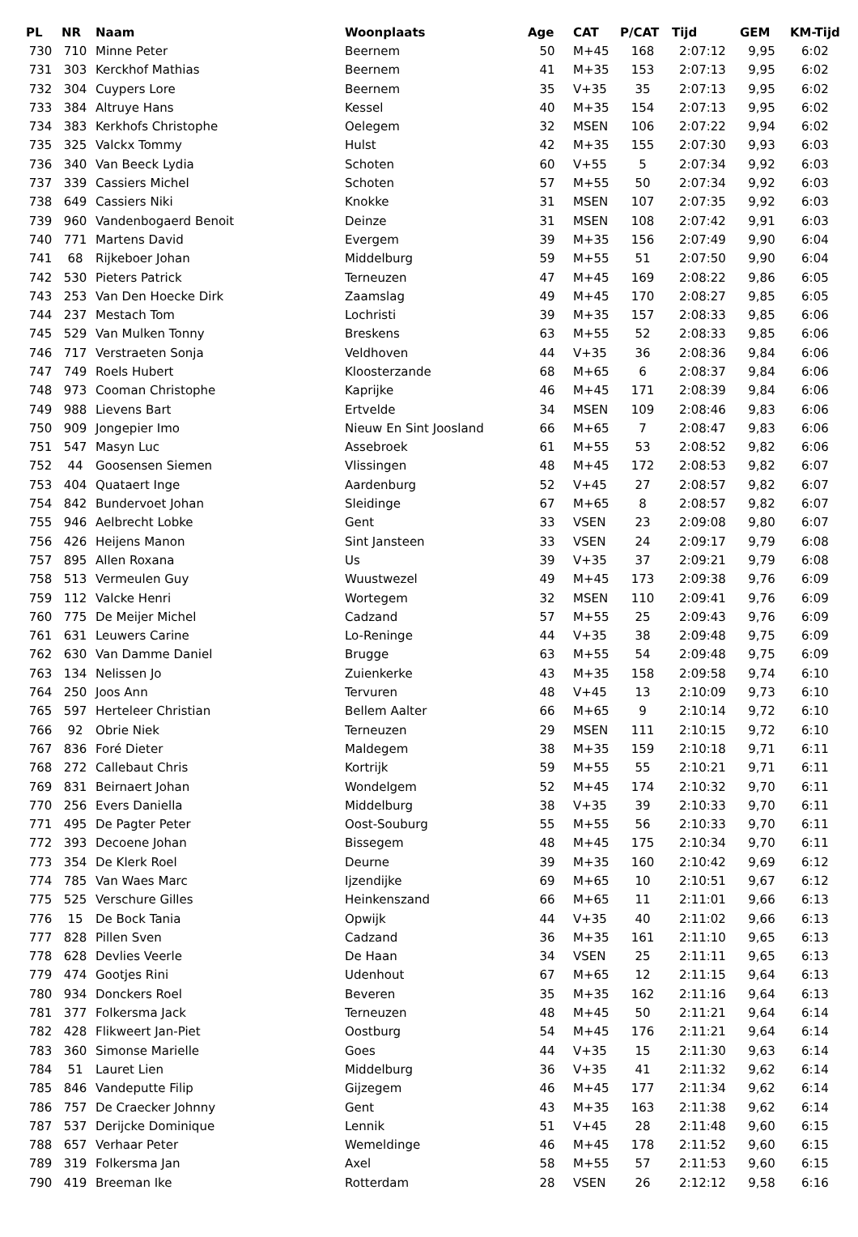| PL | NR | Naam | Woonplaats | Age | CAT | P/CAT | Tijd | GEM | KM-Tijd |
| --- | --- | --- | --- | --- | --- | --- | --- | --- | --- |
| 730 | 710 | Minne Peter | Beernem | 50 | M+45 | 168 | 2:07:12 | 9,95 | 6:02 |
| 731 | 303 | Kerckhof Mathias | Beernem | 41 | M+35 | 153 | 2:07:13 | 9,95 | 6:02 |
| 732 | 304 | Cuypers Lore | Beernem | 35 | V+35 | 35 | 2:07:13 | 9,95 | 6:02 |
| 733 | 384 | Altruye Hans | Kessel | 40 | M+35 | 154 | 2:07:13 | 9,95 | 6:02 |
| 734 | 383 | Kerkhofs Christophe | Oelegem | 32 | MSEN | 106 | 2:07:22 | 9,94 | 6:02 |
| 735 | 325 | Valckx Tommy | Hulst | 42 | M+35 | 155 | 2:07:30 | 9,93 | 6:03 |
| 736 | 340 | Van Beeck Lydia | Schoten | 60 | V+55 | 5 | 2:07:34 | 9,92 | 6:03 |
| 737 | 339 | Cassiers Michel | Schoten | 57 | M+55 | 50 | 2:07:34 | 9,92 | 6:03 |
| 738 | 649 | Cassiers Niki | Knokke | 31 | MSEN | 107 | 2:07:35 | 9,92 | 6:03 |
| 739 | 960 | Vandenbogaerd Benoit | Deinze | 31 | MSEN | 108 | 2:07:42 | 9,91 | 6:03 |
| 740 | 771 | Martens David | Evergem | 39 | M+35 | 156 | 2:07:49 | 9,90 | 6:04 |
| 741 | 68 | Rijkeboer Johan | Middelburg | 59 | M+55 | 51 | 2:07:50 | 9,90 | 6:04 |
| 742 | 530 | Pieters Patrick | Terneuzen | 47 | M+45 | 169 | 2:08:22 | 9,86 | 6:05 |
| 743 | 253 | Van Den Hoecke Dirk | Zaamslag | 49 | M+45 | 170 | 2:08:27 | 9,85 | 6:05 |
| 744 | 237 | Mestach Tom | Lochristi | 39 | M+35 | 157 | 2:08:33 | 9,85 | 6:06 |
| 745 | 529 | Van Mulken Tonny | Breskens | 63 | M+55 | 52 | 2:08:33 | 9,85 | 6:06 |
| 746 | 717 | Verstraeten Sonja | Veldhoven | 44 | V+35 | 36 | 2:08:36 | 9,84 | 6:06 |
| 747 | 749 | Roels Hubert | Kloosterzande | 68 | M+65 | 6 | 2:08:37 | 9,84 | 6:06 |
| 748 | 973 | Cooman Christophe | Kaprijke | 46 | M+45 | 171 | 2:08:39 | 9,84 | 6:06 |
| 749 | 988 | Lievens Bart | Ertvelde | 34 | MSEN | 109 | 2:08:46 | 9,83 | 6:06 |
| 750 | 909 | Jongepier Imo | Nieuw En Sint Joosland | 66 | M+65 | 7 | 2:08:47 | 9,83 | 6:06 |
| 751 | 547 | Masyn Luc | Assebroek | 61 | M+55 | 53 | 2:08:52 | 9,82 | 6:06 |
| 752 | 44 | Goosensen Siemen | Vlissingen | 48 | M+45 | 172 | 2:08:53 | 9,82 | 6:07 |
| 753 | 404 | Quataert Inge | Aardenburg | 52 | V+45 | 27 | 2:08:57 | 9,82 | 6:07 |
| 754 | 842 | Bundervoet Johan | Sleidinge | 67 | M+65 | 8 | 2:08:57 | 9,82 | 6:07 |
| 755 | 946 | Aelbrecht Lobke | Gent | 33 | VSEN | 23 | 2:09:08 | 9,80 | 6:07 |
| 756 | 426 | Heijens Manon | Sint Jansteen | 33 | VSEN | 24 | 2:09:17 | 9,79 | 6:08 |
| 757 | 895 | Allen Roxana | Us | 39 | V+35 | 37 | 2:09:21 | 9,79 | 6:08 |
| 758 | 513 | Vermeulen Guy | Wuustwezel | 49 | M+45 | 173 | 2:09:38 | 9,76 | 6:09 |
| 759 | 112 | Valcke Henri | Wortegem | 32 | MSEN | 110 | 2:09:41 | 9,76 | 6:09 |
| 760 | 775 | De Meijer Michel | Cadzand | 57 | M+55 | 25 | 2:09:43 | 9,76 | 6:09 |
| 761 | 631 | Leuwers Carine | Lo-Reninge | 44 | V+35 | 38 | 2:09:48 | 9,75 | 6:09 |
| 762 | 630 | Van Damme Daniel | Brugge | 63 | M+55 | 54 | 2:09:48 | 9,75 | 6:09 |
| 763 | 134 | Nelissen Jo | Zuienkerke | 43 | M+35 | 158 | 2:09:58 | 9,74 | 6:10 |
| 764 | 250 | Joos Ann | Tervuren | 48 | V+45 | 13 | 2:10:09 | 9,73 | 6:10 |
| 765 | 597 | Herteleer Christian | Bellem Aalter | 66 | M+65 | 9 | 2:10:14 | 9,72 | 6:10 |
| 766 | 92 | Obrie Niek | Terneuzen | 29 | MSEN | 111 | 2:10:15 | 9,72 | 6:10 |
| 767 | 836 | Foré Dieter | Maldegem | 38 | M+35 | 159 | 2:10:18 | 9,71 | 6:11 |
| 768 | 272 | Callebaut Chris | Kortrijk | 59 | M+55 | 55 | 2:10:21 | 9,71 | 6:11 |
| 769 | 831 | Beirnaert Johan | Wondelgem | 52 | M+45 | 174 | 2:10:32 | 9,70 | 6:11 |
| 770 | 256 | Evers Daniella | Middelburg | 38 | V+35 | 39 | 2:10:33 | 9,70 | 6:11 |
| 771 | 495 | De Pagter Peter | Oost-Souburg | 55 | M+55 | 56 | 2:10:33 | 9,70 | 6:11 |
| 772 | 393 | Decoene Johan | Bissegem | 48 | M+45 | 175 | 2:10:34 | 9,70 | 6:11 |
| 773 | 354 | De Klerk Roel | Deurne | 39 | M+35 | 160 | 2:10:42 | 9,69 | 6:12 |
| 774 | 785 | Van Waes Marc | Ijzendijke | 69 | M+65 | 10 | 2:10:51 | 9,67 | 6:12 |
| 775 | 525 | Verschure Gilles | Heinkenszand | 66 | M+65 | 11 | 2:11:01 | 9,66 | 6:13 |
| 776 | 15 | De Bock Tania | Opwijk | 44 | V+35 | 40 | 2:11:02 | 9,66 | 6:13 |
| 777 | 828 | Pillen Sven | Cadzand | 36 | M+35 | 161 | 2:11:10 | 9,65 | 6:13 |
| 778 | 628 | Devlies Veerle | De Haan | 34 | VSEN | 25 | 2:11:11 | 9,65 | 6:13 |
| 779 | 474 | Gootjes Rini | Udenhout | 67 | M+65 | 12 | 2:11:15 | 9,64 | 6:13 |
| 780 | 934 | Donckers Roel | Beveren | 35 | M+35 | 162 | 2:11:16 | 9,64 | 6:13 |
| 781 | 377 | Folkersma Jack | Terneuzen | 48 | M+45 | 50 | 2:11:21 | 9,64 | 6:14 |
| 782 | 428 | Flikweert Jan-Piet | Oostburg | 54 | M+45 | 176 | 2:11:21 | 9,64 | 6:14 |
| 783 | 360 | Simonse Marielle | Goes | 44 | V+35 | 15 | 2:11:30 | 9,63 | 6:14 |
| 784 | 51 | Lauret Lien | Middelburg | 36 | V+35 | 41 | 2:11:32 | 9,62 | 6:14 |
| 785 | 846 | Vandeputte Filip | Gijzegem | 46 | M+45 | 177 | 2:11:34 | 9,62 | 6:14 |
| 786 | 757 | De Craecker Johnny | Gent | 43 | M+35 | 163 | 2:11:38 | 9,62 | 6:14 |
| 787 | 537 | Derijcke Dominique | Lennik | 51 | V+45 | 28 | 2:11:48 | 9,60 | 6:15 |
| 788 | 657 | Verhaar Peter | Wemeldinge | 46 | M+45 | 178 | 2:11:52 | 9,60 | 6:15 |
| 789 | 319 | Folkersma Jan | Axel | 58 | M+55 | 57 | 2:11:53 | 9,60 | 6:15 |
| 790 | 419 | Breeman Ike | Rotterdam | 28 | VSEN | 26 | 2:12:12 | 9,58 | 6:16 |